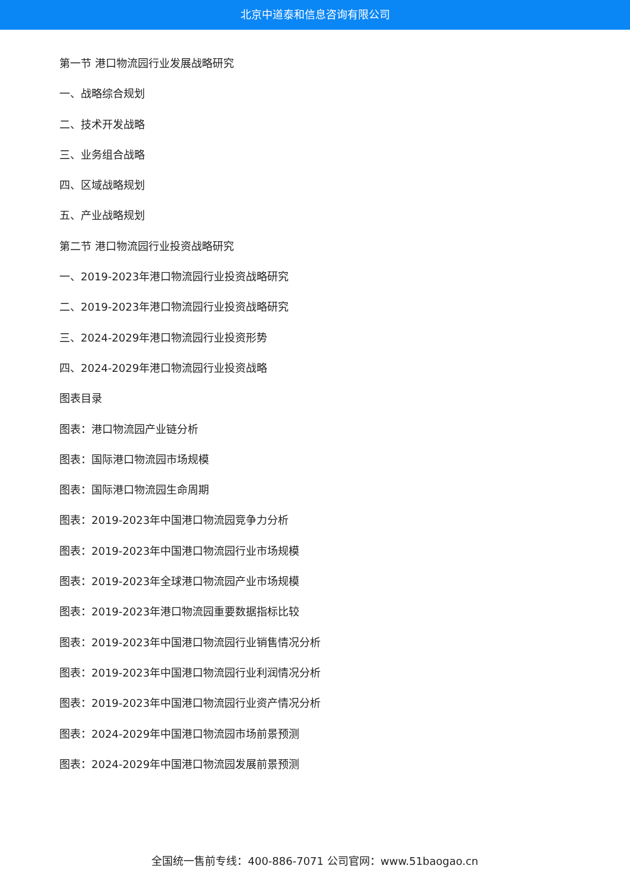北京中道泰和信息咨询有限公司
第一节 港口物流园行业发展战略研究
一、战略综合规划
二、技术开发战略
三、业务组合战略
四、区域战略规划
五、产业战略规划
第二节 港口物流园行业投资战略研究
一、2019-2023年港口物流园行业投资战略研究
二、2019-2023年港口物流园行业投资战略研究
三、2024-2029年港口物流园行业投资形势
四、2024-2029年港口物流园行业投资战略
图表目录
图表：港口物流园产业链分析
图表：国际港口物流园市场规模
图表：国际港口物流园生命周期
图表：2019-2023年中国港口物流园竞争力分析
图表：2019-2023年中国港口物流园行业市场规模
图表：2019-2023年全球港口物流园产业市场规模
图表：2019-2023年港口物流园重要数据指标比较
图表：2019-2023年中国港口物流园行业销售情况分析
图表：2019-2023年中国港口物流园行业利润情况分析
图表：2019-2023年中国港口物流园行业资产情况分析
图表：2024-2029年中国港口物流园市场前景预测
图表：2024-2029年中国港口物流园发展前景预测
全国统一售前专线：400-886-7071 公司官网：www.51baogao.cn